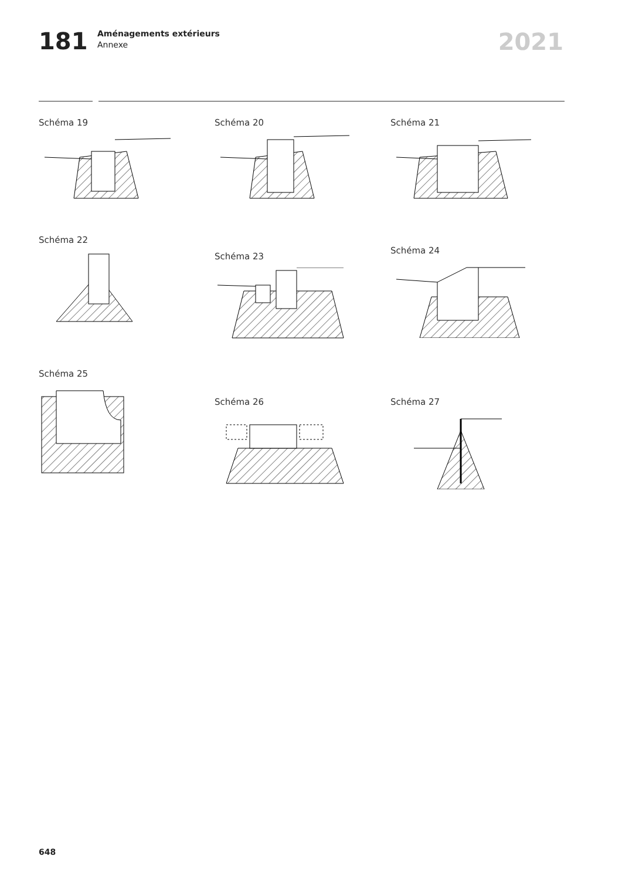181
Aménagements extérieurs
Annexe
2021
Schéma 19 Schéma 20 Schéma 21
Schéma 22
Schéma 23
Schéma 24
Schéma 25
Schéma 26 Schéma 27
648